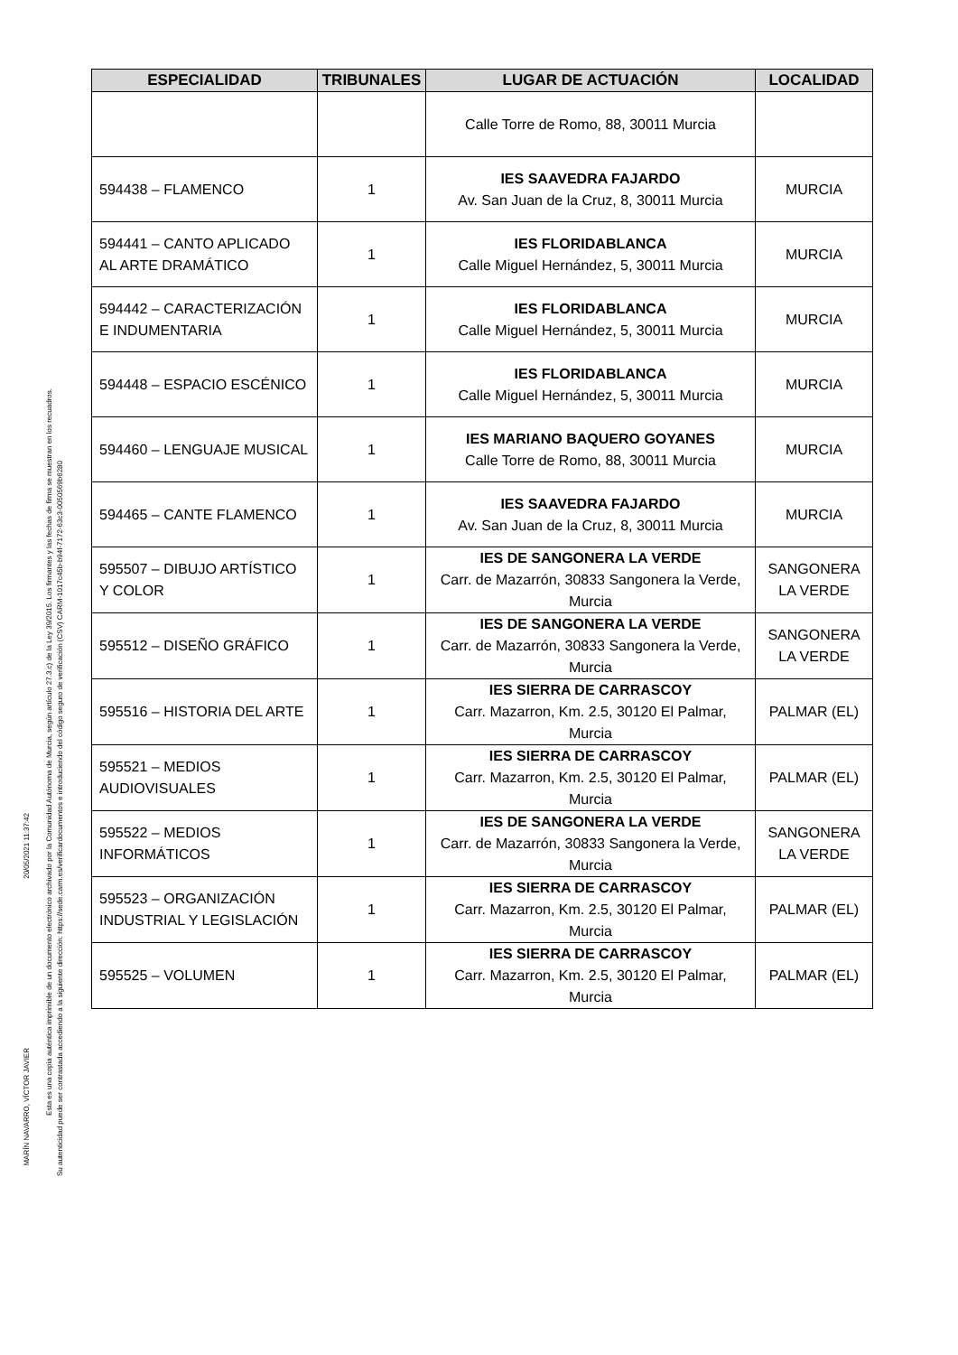MARÍN NAVARRO, VÍCTOR JAVIER
20/05/2021 11:37:42
Esta es una copia auténtica imprimible de un documento electrónico archivado por la Comunidad Autónoma de Murcia, según artículo 27.3.c) de la Ley 39/2015. Los firmantes y las fechas de firma se muestran en los recuadros.
Su autenticidad puede ser contrastada accediendo a la siguiente dirección: https://sede.carm.es/verificardocumentos e introduciendo del código seguro de verificación (CSV) CARM-1017c45b-b94f-7172-63c3-0050569b6280
| ESPECIALIDAD | TRIBUNALES | LUGAR DE ACTUACIÓN | LOCALIDAD |
| --- | --- | --- | --- |
| | | Calle Torre de Romo, 88, 30011 Murcia | |
| 594438 – FLAMENCO | 1 | IES SAAVEDRA FAJARDO Av. San Juan de la Cruz, 8, 30011 Murcia | MURCIA |
| 594441 – CANTO APLICADO AL ARTE DRAMÁTICO | 1 | IES FLORIDABLANCA Calle Miguel Hernández, 5, 30011 Murcia | MURCIA |
| 594442 – CARACTERIZACIÓN E INDUMENTARIA | 1 | IES FLORIDABLANCA Calle Miguel Hernández, 5, 30011 Murcia | MURCIA |
| 594448 – ESPACIO ESCÉNICO | 1 | IES FLORIDABLANCA Calle Miguel Hernández, 5, 30011 Murcia | MURCIA |
| 594460 – LENGUAJE MUSICAL | 1 | IES MARIANO BAQUERO GOYANES Calle Torre de Romo, 88, 30011 Murcia | MURCIA |
| 594465 – CANTE FLAMENCO | 1 | IES SAAVEDRA FAJARDO Av. San Juan de la Cruz, 8, 30011 Murcia | MURCIA |
| 595507 – DIBUJO ARTÍSTICO Y COLOR | 1 | IES DE SANGONERA LA VERDE Carr. de Mazarrón, 30833 Sangonera la Verde, Murcia | SANGONERA LA VERDE |
| 595512 – DISEÑO GRÁFICO | 1 | IES DE SANGONERA LA VERDE Carr. de Mazarrón, 30833 Sangonera la Verde, Murcia | SANGONERA LA VERDE |
| 595516 – HISTORIA DEL ARTE | 1 | IES SIERRA DE CARRASCOY Carr. Mazarron, Km. 2.5, 30120 El Palmar, Murcia | PALMAR (EL) |
| 595521 – MEDIOS AUDIOVISUALES | 1 | IES SIERRA DE CARRASCOY Carr. Mazarron, Km. 2.5, 30120 El Palmar, Murcia | PALMAR (EL) |
| 595522 – MEDIOS INFORMÁTICOS | 1 | IES DE SANGONERA LA VERDE Carr. de Mazarrón, 30833 Sangonera la Verde, Murcia | SANGONERA LA VERDE |
| 595523 – ORGANIZACIÓN INDUSTRIAL Y LEGISLACIÓN | 1 | IES SIERRA DE CARRASCOY Carr. Mazarron, Km. 2.5, 30120 El Palmar, Murcia | PALMAR (EL) |
| 595525 – VOLUMEN | 1 | IES SIERRA DE CARRASCOY Carr. Mazarron, Km. 2.5, 30120 El Palmar, Murcia | PALMAR (EL) |